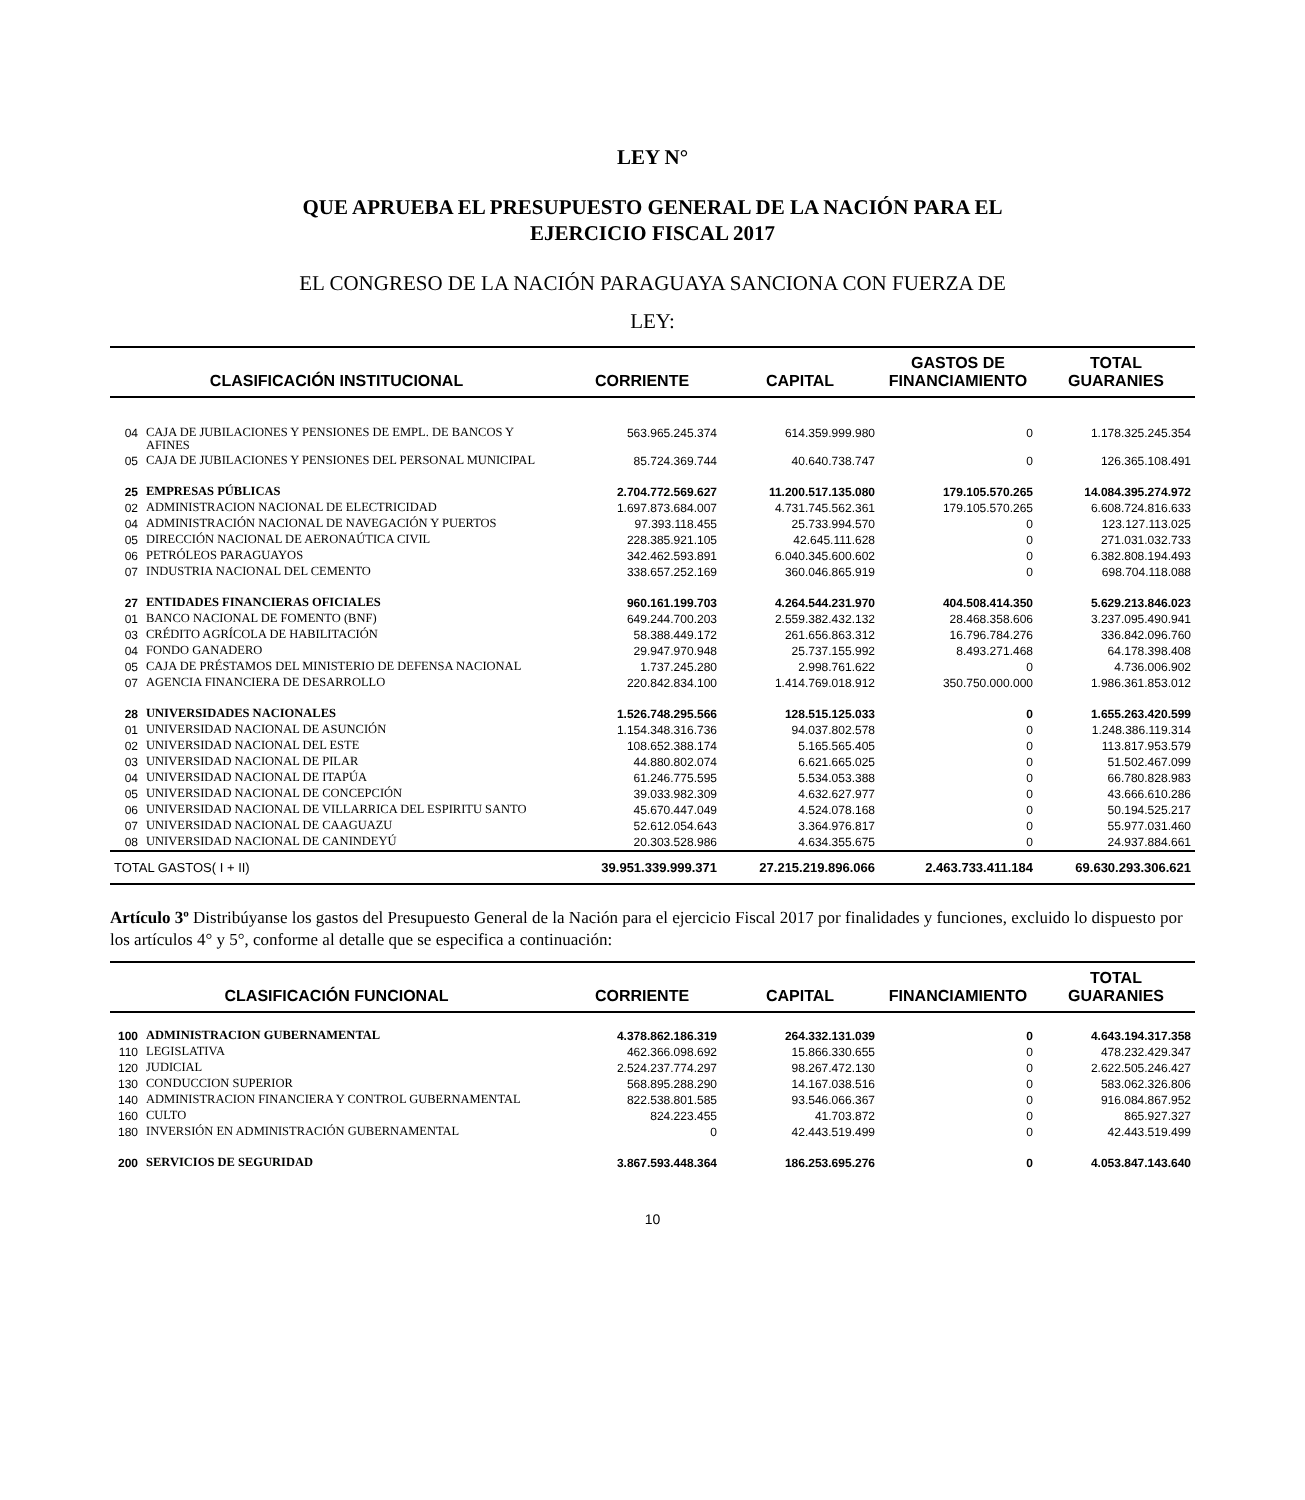LEY N°
QUE APRUEBA EL PRESUPUESTO GENERAL DE LA NACIÓN PARA EL
EJERCICIO FISCAL 2017
EL CONGRESO DE LA NACIÓN PARAGUAYA SANCIONA CON FUERZA DE
LEY:
| CLASIFICACIÓN INSTITUCIONAL | | CORRIENTE | CAPITAL | GASTOS DE FINANCIAMIENTO | TOTAL GUARANIES |
| --- | --- | --- | --- | --- | --- |
| 04 | CAJA DE JUBILACIONES Y PENSIONES DE EMPL. DE BANCOS Y AFINES | 563.965.245.374 | 614.359.999.980 | 0 | 1.178.325.245.354 |
| 05 | CAJA DE JUBILACIONES Y PENSIONES DEL PERSONAL MUNICIPAL | 85.724.369.744 | 40.640.738.747 | 0 | 126.365.108.491 |
| 25 | EMPRESAS PÚBLICAS | 2.704.772.569.627 | 11.200.517.135.080 | 179.105.570.265 | 14.084.395.274.972 |
| 02 | ADMINISTRACION NACIONAL DE ELECTRICIDAD | 1.697.873.684.007 | 4.731.745.562.361 | 179.105.570.265 | 6.608.724.816.633 |
| 04 | ADMINISTRACIÓN NACIONAL DE NAVEGACIÓN Y PUERTOS | 97.393.118.455 | 25.733.994.570 | 0 | 123.127.113.025 |
| 05 | DIRECCIÓN NACIONAL DE AERONAÚTICA CIVIL | 228.385.921.105 | 42.645.111.628 | 0 | 271.031.032.733 |
| 06 | PETRÓLEOS PARAGUAYOS | 342.462.593.891 | 6.040.345.600.602 | 0 | 6.382.808.194.493 |
| 07 | INDUSTRIA NACIONAL DEL CEMENTO | 338.657.252.169 | 360.046.865.919 | 0 | 698.704.118.088 |
| 27 | ENTIDADES FINANCIERAS OFICIALES | 960.161.199.703 | 4.264.544.231.970 | 404.508.414.350 | 5.629.213.846.023 |
| 01 | BANCO NACIONAL DE FOMENTO (BNF) | 649.244.700.203 | 2.559.382.432.132 | 28.468.358.606 | 3.237.095.490.941 |
| 03 | CRÉDITO AGRÍCOLA DE HABILITACIÓN | 58.388.449.172 | 261.656.863.312 | 16.796.784.276 | 336.842.096.760 |
| 04 | FONDO GANADERO | 29.947.970.948 | 25.737.155.992 | 8.493.271.468 | 64.178.398.408 |
| 05 | CAJA DE PRÉSTAMOS DEL MINISTERIO DE DEFENSA NACIONAL | 1.737.245.280 | 2.998.761.622 | 0 | 4.736.006.902 |
| 07 | AGENCIA FINANCIERA DE DESARROLLO | 220.842.834.100 | 1.414.769.018.912 | 350.750.000.000 | 1.986.361.853.012 |
| 28 | UNIVERSIDADES NACIONALES | 1.526.748.295.566 | 128.515.125.033 | 0 | 1.655.263.420.599 |
| 01 | UNIVERSIDAD NACIONAL DE ASUNCIÓN | 1.154.348.316.736 | 94.037.802.578 | 0 | 1.248.386.119.314 |
| 02 | UNIVERSIDAD NACIONAL DEL ESTE | 108.652.388.174 | 5.165.565.405 | 0 | 113.817.953.579 |
| 03 | UNIVERSIDAD NACIONAL DE PILAR | 44.880.802.074 | 6.621.665.025 | 0 | 51.502.467.099 |
| 04 | UNIVERSIDAD NACIONAL DE ITAPÚA | 61.246.775.595 | 5.534.053.388 | 0 | 66.780.828.983 |
| 05 | UNIVERSIDAD NACIONAL DE CONCEPCIÓN | 39.033.982.309 | 4.632.627.977 | 0 | 43.666.610.286 |
| 06 | UNIVERSIDAD NACIONAL DE VILLARRICA DEL ESPIRITU SANTO | 45.670.447.049 | 4.524.078.168 | 0 | 50.194.525.217 |
| 07 | UNIVERSIDAD NACIONAL DE CAAGUAZU | 52.612.054.643 | 3.364.976.817 | 0 | 55.977.031.460 |
| 08 | UNIVERSIDAD NACIONAL DE CANINDEYÚ | 20.303.528.986 | 4.634.355.675 | 0 | 24.937.884.661 |
| TOTAL GASTOS( I + II) | | 39.951.339.999.371 | 27.215.219.896.066 | 2.463.733.411.184 | 69.630.293.306.621 |
Artículo 3º Distribúyanse los gastos del Presupuesto General de la Nación para el ejercicio Fiscal 2017 por finalidades y funciones, excluido lo dispuesto por los artículos 4° y 5°, conforme al detalle que se especifica a continuación:
| CLASIFICACIÓN FUNCIONAL | | CORRIENTE | CAPITAL | FINANCIAMIENTO | TOTAL GUARANIES |
| --- | --- | --- | --- | --- | --- |
| 100 | ADMINISTRACION GUBERNAMENTAL | 4.378.862.186.319 | 264.332.131.039 | 0 | 4.643.194.317.358 |
| 110 | LEGISLATIVA | 462.366.098.692 | 15.866.330.655 | 0 | 478.232.429.347 |
| 120 | JUDICIAL | 2.524.237.774.297 | 98.267.472.130 | 0 | 2.622.505.246.427 |
| 130 | CONDUCCION SUPERIOR | 568.895.288.290 | 14.167.038.516 | 0 | 583.062.326.806 |
| 140 | ADMINISTRACION FINANCIERA Y CONTROL GUBERNAMENTAL | 822.538.801.585 | 93.546.066.367 | 0 | 916.084.867.952 |
| 160 | CULTO | 824.223.455 | 41.703.872 | 0 | 865.927.327 |
| 180 | INVERSIÓN EN ADMINISTRACIÓN GUBERNAMENTAL | 0 | 42.443.519.499 | 0 | 42.443.519.499 |
| 200 | SERVICIOS DE SEGURIDAD | 3.867.593.448.364 | 186.253.695.276 | 0 | 4.053.847.143.640 |
10